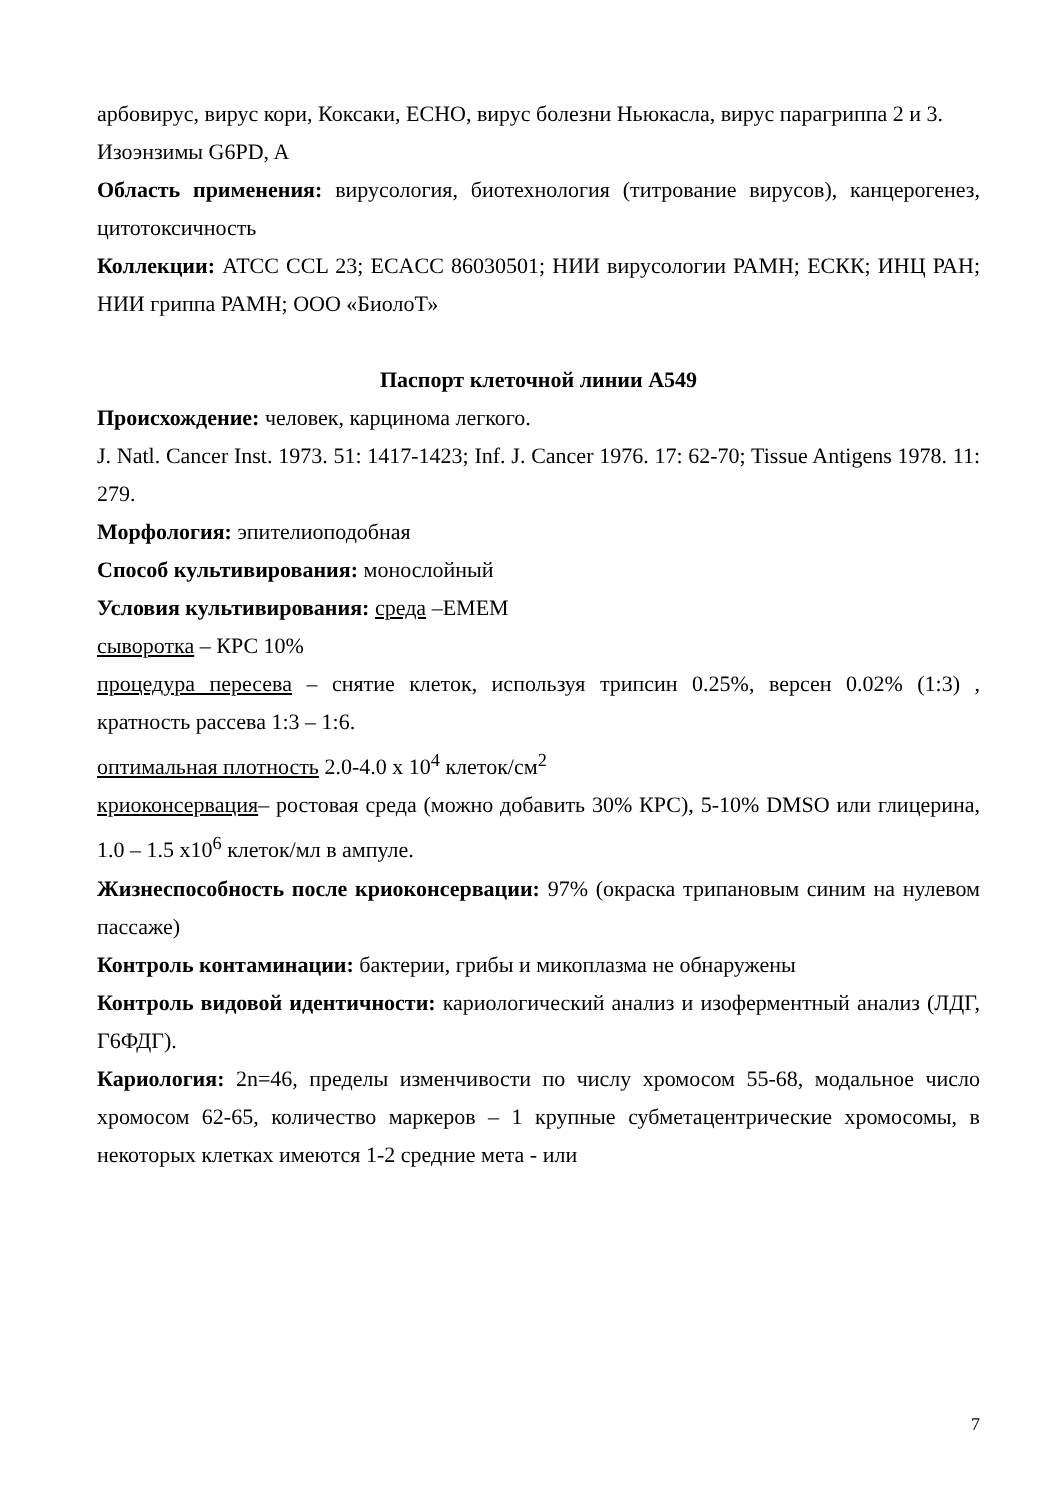арбовирус, вирус кори, Коксаки, ЕСНО, вирус болезни Ньюкасла, вирус парагриппа 2 и 3.
Изоэнзимы G6PD, A
Область применения: вирусология, биотехнология (титрование вирусов), канцерогенез, цитотоксичность
Коллекции: АТСС CCL 23; ECACC 86030501; НИИ вирусологии РАМН; ЕСКК; ИНЦ РАН; НИИ гриппа РАМН; ООО «БиолоТ»
Паспорт клеточной линии А549
Происхождение: человек, карцинома легкого.
J. Natl. Cancer Inst. 1973. 51: 1417-1423; Inf. J. Cancer 1976. 17: 62-70; Tissue Antigens 1978. 11: 279.
Морфология: эпителиоподобная
Способ культивирования: монослойный
Условия культивирования: среда –ЕМЕМ
сыворотка – КРС 10%
процедура пересева – снятие клеток, используя трипсин 0.25%, версен 0.02% (1:3) , кратность рассева 1:3 – 1:6.
оптимальная плотность 2.0-4.0 x 10<sup>4</sup> клеток/см<sup>2</sup>
криоконсервация– ростовая среда (можно добавить 30% КРС), 5-10% DMSO или глицерина, 1.0 – 1.5 x10<sup>6</sup> клеток/мл в ампуле.
Жизнеспособность после криоконсервации: 97% (окраска трипановым синим на нулевом пассаже)
Контроль контаминации: бактерии, грибы и микоплазма не обнаружены
Контроль видовой идентичности: кариологический анализ и изоферментный анализ (ЛДГ, Г6ФДГ).
Кариология: 2n=46, пределы изменчивости по числу хромосом 55-68, модальное число хромосом 62-65, количество маркеров – 1 крупные субметацентрические хромосомы, в некоторых клетках имеются 1-2 средние мета - или
7